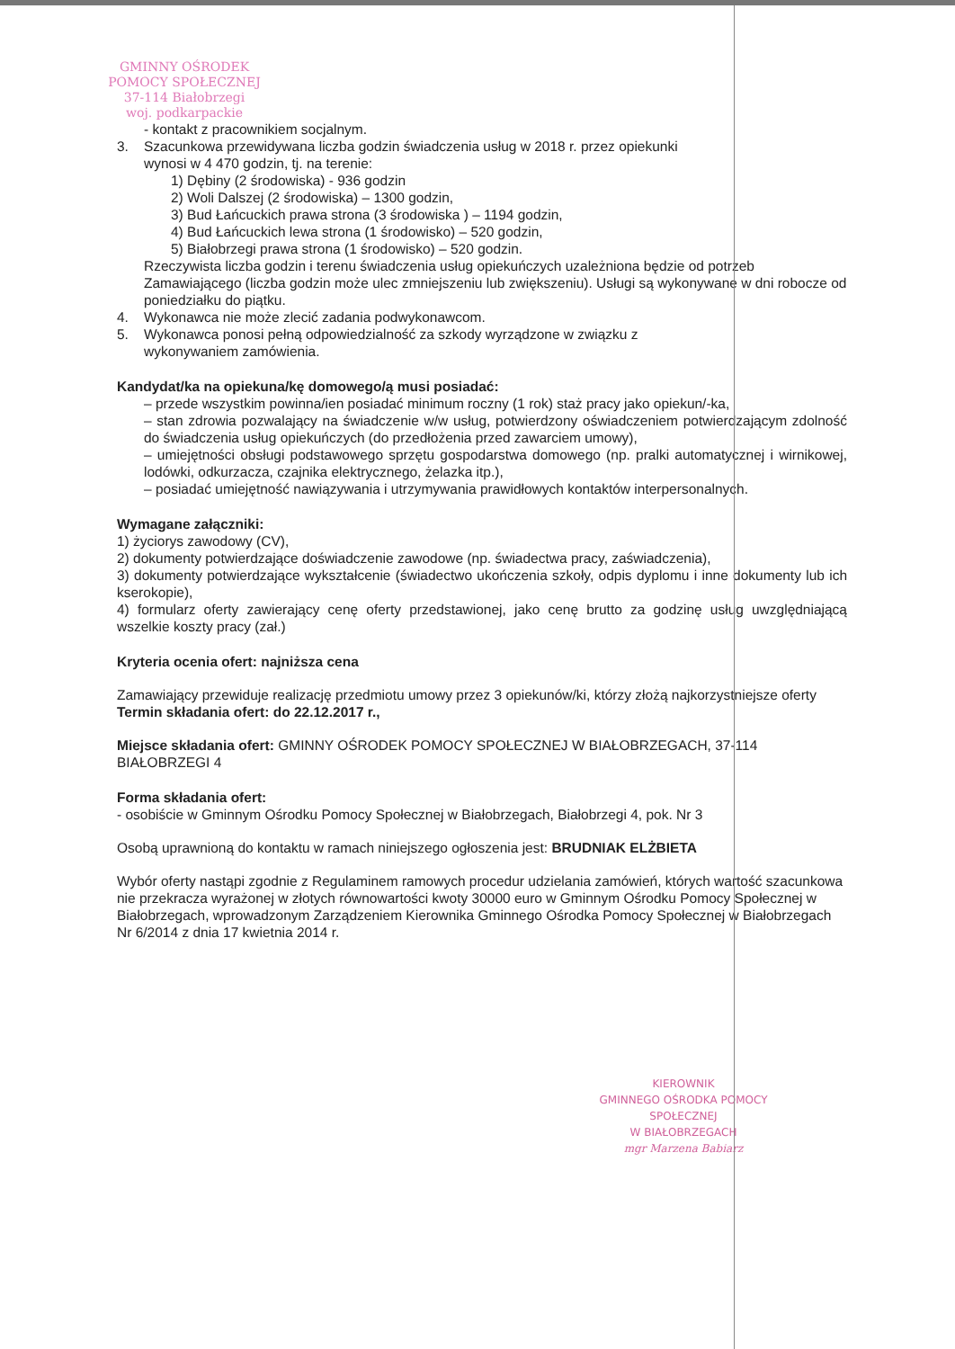GMINNY OŚRODEK
POMOCY SPOŁECZNEJ
37-114 Białobrzegi
woj. podkarpackie
- kontakt z pracownikiem socjalnym.
3. Szacunkowa przewidywana liczba godzin świadczenia usług w 2018 r. przez opiekunki
wynosi w 4 470 godzin, tj. na terenie:
1) Dębiny (2 środowiska) - 936 godzin
2) Woli Dalszej (2 środowiska) – 1300 godzin,
3) Bud Łańcuckich prawa strona (3 środowiska ) – 1194 godzin,
4) Bud Łańcuckich lewa strona (1 środowisko) – 520 godzin,
5) Białobrzegi prawa strona (1 środowisko) – 520 godzin.
Rzeczywista liczba godzin i terenu świadczenia usług opiekuńczych uzależniona będzie od potrzeb Zamawiającego (liczba godzin może ulec zmniejszeniu lub zwiększeniu). Usługi są wykonywane w dni robocze od poniedziałku do piątku.
4. Wykonawca nie może zlecić zadania podwykonawcom.
5. Wykonawca ponosi pełną odpowiedzialność za szkody wyrządzone w związku z
wykonywaniem zamówienia.
Kandydat/ka na opiekuna/kę domowego/ą musi posiadać:
– przede wszystkim powinna/ien posiadać minimum roczny (1 rok) staż pracy jako opiekun/-ka,
– stan zdrowia pozwalający na świadczenie w/w usług, potwierdzony oświadczeniem potwierdzającym zdolność do świadczenia usług opiekuńczych (do przedłożenia przed zawarciem umowy),
– umiejętności obsługi podstawowego sprzętu gospodarstwa domowego (np. pralki automatycznej i wirnikowej, lodówki, odkurzacza, czajnika elektrycznego, żelazka itp.),
– posiadać umiejętność nawiązywania i utrzymywania prawidłowych kontaktów interpersonalnych.
Wymagane załączniki:
1) życiorys zawodowy (CV),
2) dokumenty potwierdzające doświadczenie zawodowe (np. świadectwa pracy, zaświadczenia),
3) dokumenty potwierdzające wykształcenie (świadectwo ukończenia szkoły, odpis dyplomu i inne dokumenty lub ich kserokopie),
4) formularz oferty zawierający cenę oferty przedstawionej, jako cenę brutto za godzinę usług uwzględniającą wszelkie koszty pracy (zał.)
Kryteria ocenia ofert: najniższa cena
Zamawiający przewiduje realizację przedmiotu umowy przez 3 opiekunów/ki, którzy złożą najkorzystniejsze oferty
Termin składania ofert: do 22.12.2017 r.,
Miejsce składania ofert: GMINNY OŚRODEK POMOCY SPOŁECZNEJ W BIAŁOBRZEGACH, 37-114 BIAŁOBRZEGI 4
Forma składania ofert:
- osobiście w Gminnym Ośrodku Pomocy Społecznej w Białobrzegach, Białobrzegi 4, pok. Nr 3
Osobą uprawnioną do kontaktu w ramach niniejszego ogłoszenia jest: BRUDNIAK ELŻBIETA
Wybór oferty nastąpi zgodnie z Regulaminem ramowych procedur udzielania zamówień, których wartość szacunkowa nie przekracza wyrażonej w złotych równowartości kwoty 30000 euro w Gminnym Ośrodku Pomocy Społecznej w Białobrzegach, wprowadzonym Zarządzeniem Kierownika Gminnego Ośrodka Pomocy Społecznej w Białobrzegach Nr 6/2014 z dnia 17 kwietnia 2014 r.
KIEROWNIK
GMINNEGO OŚRODKA POMOCY SPOŁECZNEJ
W BIAŁOBRZEGACH
mgr Marzena Babiarz